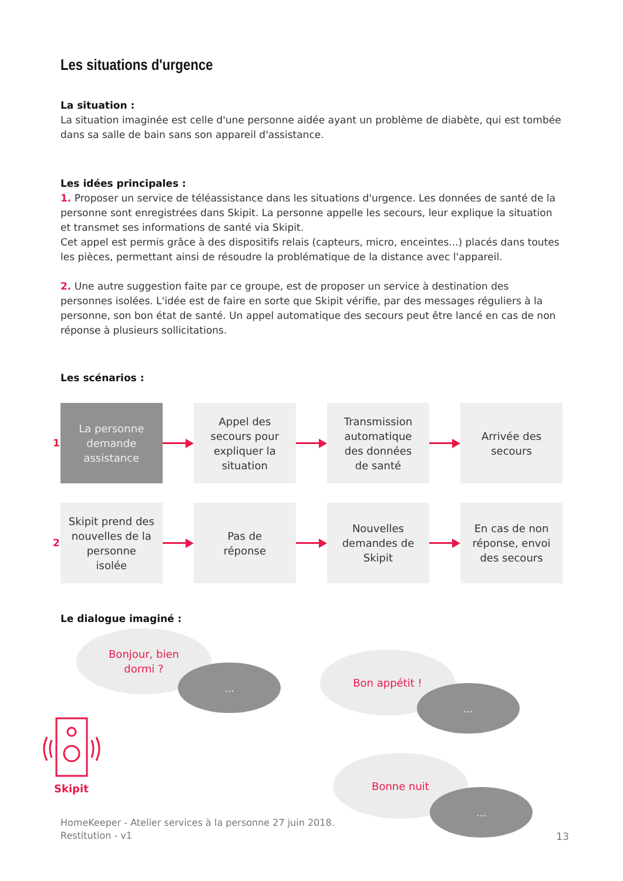Les situations d'urgence
La situation :
La situation imaginée est celle d'une personne aidée ayant un problème de diabète, qui est tombée dans sa salle de bain sans son appareil d'assistance.
Les idées principales :
1. Proposer un service de téléassistance dans les situations d'urgence. Les données de santé de la personne sont enregistrées dans Skipit. La personne appelle les secours, leur explique la situation et transmet ses informations de santé via Skipit.
Cet appel est permis grâce à des dispositifs relais (capteurs, micro, enceintes...) placés dans toutes les pièces, permettant ainsi de résoudre la problématique de la distance avec l'appareil.
2. Une autre suggestion faite par ce groupe, est de proposer un service à destination des personnes isolées. L'idée est de faire en sorte que Skipit vérifie, par des messages réguliers à la personne, son bon état de santé. Un appel automatique des secours peut être lancé en cas de non réponse à plusieurs sollicitations.
Les scénarios :
1
La personne
demande
assistance
Appel des
secours pour
expliquer la
situation
Transmission
automatique
des données
de santé
Arrivée des
secours
2
Skipit prend des
nouvelles de la
personne
isolée
Pas de
réponse
Nouvelles
demandes de
Skipit
En cas de non
réponse, envoi
des secours
Le dialogue imaginé :
Bonjour, bien
dormi ?
...
Bon appétit !
...
Bonne nuit
...
Skipit
HomeKeeper - Atelier services à la personne 27 juin 2018.
Restitution - v1
13